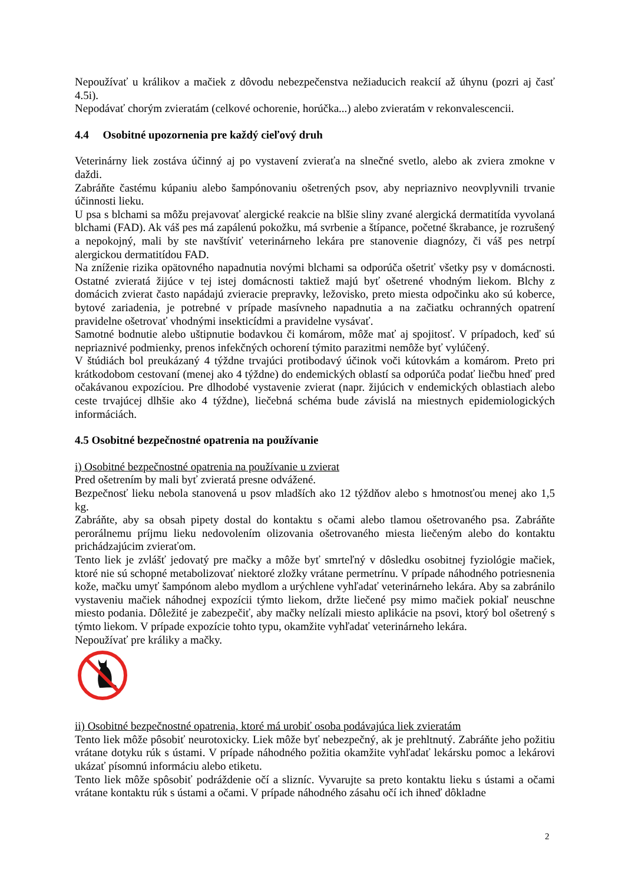Nepoužívať u králikov a mačiek z dôvodu nebezpečenstva nežiaducich reakcií až úhynu (pozri aj časť 4.5i).
Nepodávať chorým zvieratám (celkové ochorenie, horúčka...) alebo zvieratám v rekonvalescencii.
4.4 Osobitné upozornenia pre každý cieľový druh
Veterinárny liek zostáva účinný aj po vystavení zvieraťa na slnečné svetlo, alebo ak zviera zmokne v daždi.
Zabráňte častému kúpaniu alebo šampónovaniu ošetrených psov, aby nepriaznivo neovplyvnili trvanie účinnosti lieku.
U psa s blchami sa môžu prejavovať alergické reakcie na blšie sliny zvané alergická dermatitída vyvolaná blchami (FAD). Ak váš pes má zapálenú pokožku, má svrbenie a štípance, početné škrabance, je rozrušený a nepokojný, mali by ste navštíviť veterinárneho lekára pre stanovenie diagnózy, či váš pes netrpí alergickou dermatitídou FAD.
Na zníženie rizika opätovného napadnutia novými blchami sa odporúča ošetriť všetky psy v domácnosti. Ostatné zvieratá žijúce v tej istej domácnosti taktiež majú byť ošetrené vhodným liekom. Blchy z domácich zvierat často napádajú zvieracie prepravky, ležovisko, preto miesta odpočinku ako sú koberce, bytové zariadenia, je potrebné v prípade masívneho napadnutia a na začiatku ochranných opatrení pravidelne ošetrovať vhodnými insekticídmi a pravidelne vysávať.
Samotné bodnutie alebo uštipnutie bodavkou či komárom, môže mať aj spojitosť. V prípadoch, keď sú nepriaznivé podmienky, prenos infekčných ochorení týmito parazitmi nemôže byť vylúčený.
V štúdiách bol preukázaný 4 týždne trvajúci protibodavý účinok voči kútovkám a komárom. Preto pri krátkodobom cestovaní (menej ako 4 týždne) do endemických oblastí sa odporúča podať liečbu hneď pred očakávanou expozíciou. Pre dlhodobé vystavenie zvierat (napr. žijúcich v endemických oblastiach alebo ceste trvajúcej dlhšie ako 4 týždne), liečebná schéma bude závislá na miestnych epidemiologických informáciách.
4.5 Osobitné bezpečnostné opatrenia na používanie
i) Osobitné bezpečnostné opatrenia na používanie u zvierat
Pred ošetrením by mali byť zvieratá presne odvážené.
Bezpečnosť lieku nebola stanovená u psov mladších ako 12 týždňov alebo s hmotnosťou menej ako 1,5 kg.
Zabráňte, aby sa obsah pipety dostal do kontaktu s očami alebo tlamou ošetrovaného psa. Zabráňte perorálnemu príjmu lieku nedovolením olizovania ošetrovaného miesta liečeným alebo do kontaktu prichádzajúcim zvieraťom.
Tento liek je zvlášť jedovatý pre mačky a môže byť smrteľný v dôsledku osobitnej fyziológie mačiek, ktoré nie sú schopné metabolizovať niektoré zložky vrátane permetrínu. V prípade náhodného potriesnenia kože, mačku umyť šampónom alebo mydlom a urýchlene vyhľadať veterinárneho lekára. Aby sa zabránilo vystaveniu mačiek náhodnej expozícii týmto liekom, držte liečené psy mimo mačiek pokiaľ neuschne miesto podania. Dôležité je zabezpečiť, aby mačky nelízali miesto aplikácie na psovi, ktorý bol ošetrený s týmto liekom. V prípade expozície tohto typu, okamžite vyhľadať veterinárneho lekára.
Nepoužívať pre králiky a mačky.
ii) Osobitné bezpečnostné opatrenia, ktoré má urobiť osoba podávajúca liek zvieratám
Tento liek môže pôsobiť neurotoxicky. Liek môže byť nebezpečný, ak je prehltnutý. Zabráňte jeho požitiu vrátane dotyku rúk s ústami. V prípade náhodného požitia okamžite vyhľadať lekársku pomoc a lekárovi ukázať písomnú informáciu alebo etiketu.
Tento liek môže spôsobiť podráždenie očí a slizníc. Vyvarujte sa preto kontaktu lieku s ústami a očami vrátane kontaktu rúk s ústami a očami. V prípade náhodného zásahu očí ich ihneď dôkladne
2